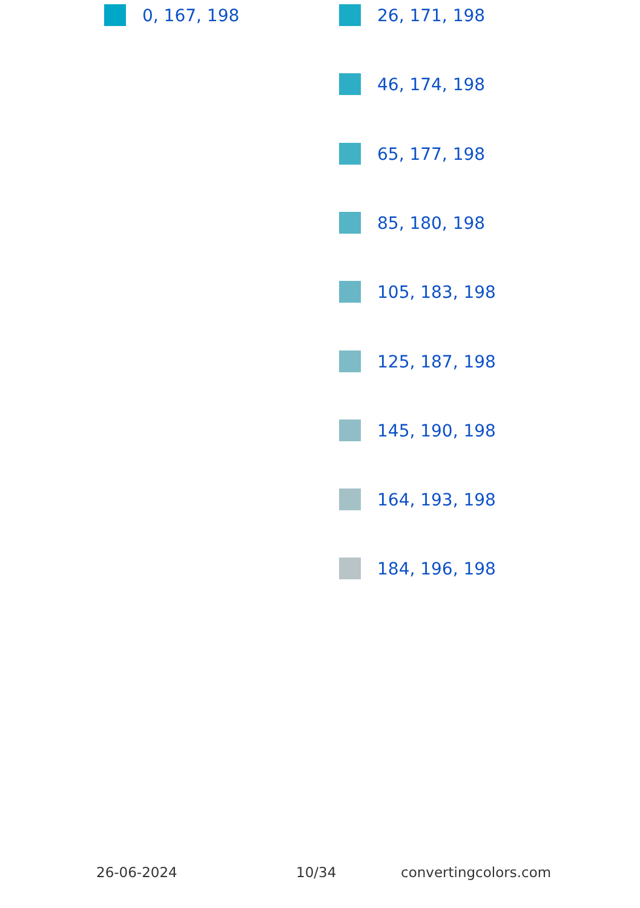0, 167, 198 26, 171, 198
46, 174, 198
65, 177, 198
85, 180, 198
105, 183, 198
125, 187, 198
145, 190, 198
164, 193, 198
184, 196, 198
26-06-2024 10/34 convertingcolors.com